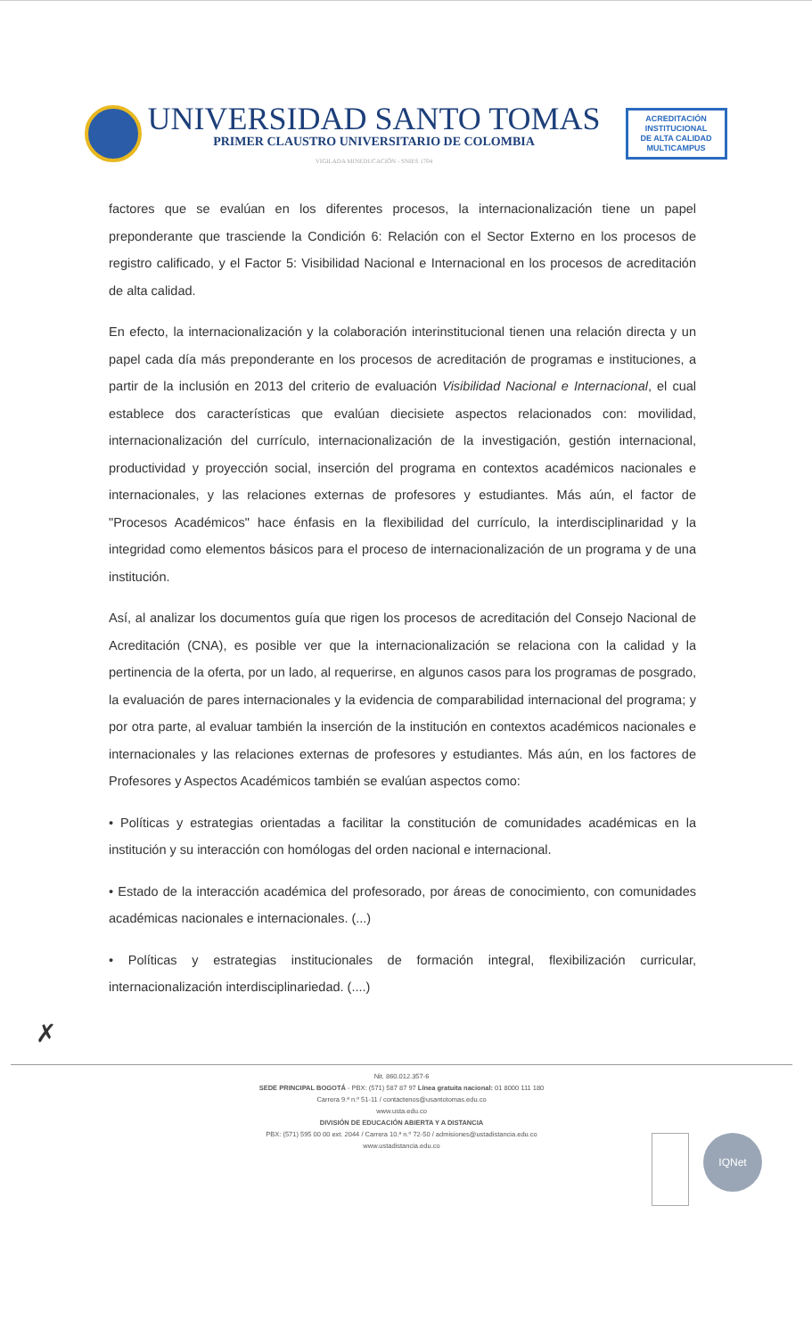UNIVERSIDAD SANTO TOMAS
PRIMER CLAUSTRO UNIVERSITARIO DE COLOMBIA
VIGILADA MINEDUCACIÓN - SNIES 1704
ACREDITACIÓN
INSTITUCIONAL
DE ALTA CALIDAD
MULTICAMPUS
factores que se evalúan en los diferentes procesos, la internacionalización tiene un papel preponderante que trasciende la Condición 6: Relación con el Sector Externo en los procesos de registro calificado, y el Factor 5: Visibilidad Nacional e Internacional en los procesos de acreditación de alta calidad.
En efecto, la internacionalización y la colaboración interinstitucional tienen una relación directa y un papel cada día más preponderante en los procesos de acreditación de programas e instituciones, a partir de la inclusión en 2013 del criterio de evaluación Visibilidad Nacional e Internacional, el cual establece dos características que evalúan diecisiete aspectos relacionados con: movilidad, internacionalización del currículo, internacionalización de la investigación, gestión internacional, productividad y proyección social, inserción del programa en contextos académicos nacionales e internacionales, y las relaciones externas de profesores y estudiantes. Más aún, el factor de "Procesos Académicos" hace énfasis en la flexibilidad del currículo, la interdisciplinaridad y la integridad como elementos básicos para el proceso de internacionalización de un programa y de una institución.
Así, al analizar los documentos guía que rigen los procesos de acreditación del Consejo Nacional de Acreditación (CNA), es posible ver que la internacionalización se relaciona con la calidad y la pertinencia de la oferta, por un lado, al requerirse, en algunos casos para los programas de posgrado, la evaluación de pares internacionales y la evidencia de comparabilidad internacional del programa; y por otra parte, al evaluar también la inserción de la institución en contextos académicos nacionales e internacionales y las relaciones externas de profesores y estudiantes. Más aún, en los factores de Profesores y Aspectos Académicos también se evalúan aspectos como:
• Políticas y estrategias orientadas a facilitar la constitución de comunidades académicas en la institución y su interacción con homólogas del orden nacional e internacional.
• Estado de la interacción académica del profesorado, por áreas de conocimiento, con comunidades académicas nacionales e internacionales. (...)
• Políticas y estrategias institucionales de formación integral, flexibilización curricular, internacionalización interdisciplinariedad. (....)
✗
Nit. 860.012.357-6
SEDE PRINCIPAL BOGOTÁ - PBX: (571) 587 87 97 Línea gratuita nacional: 01 8000 111 180
Carrera 9.ª n.º 51-11 / contactenos@usantotomas.edu.co
www.usta.edu.co
DIVISIÓN DE EDUCACIÓN ABIERTA Y A DISTANCIA
PBX: (571) 595 00 00 ext. 2044 / Carrera 10.ª n.º 72-50 / admisiones@ustadistancia.edu.co
www.ustadistancia.edu.co
IQNet